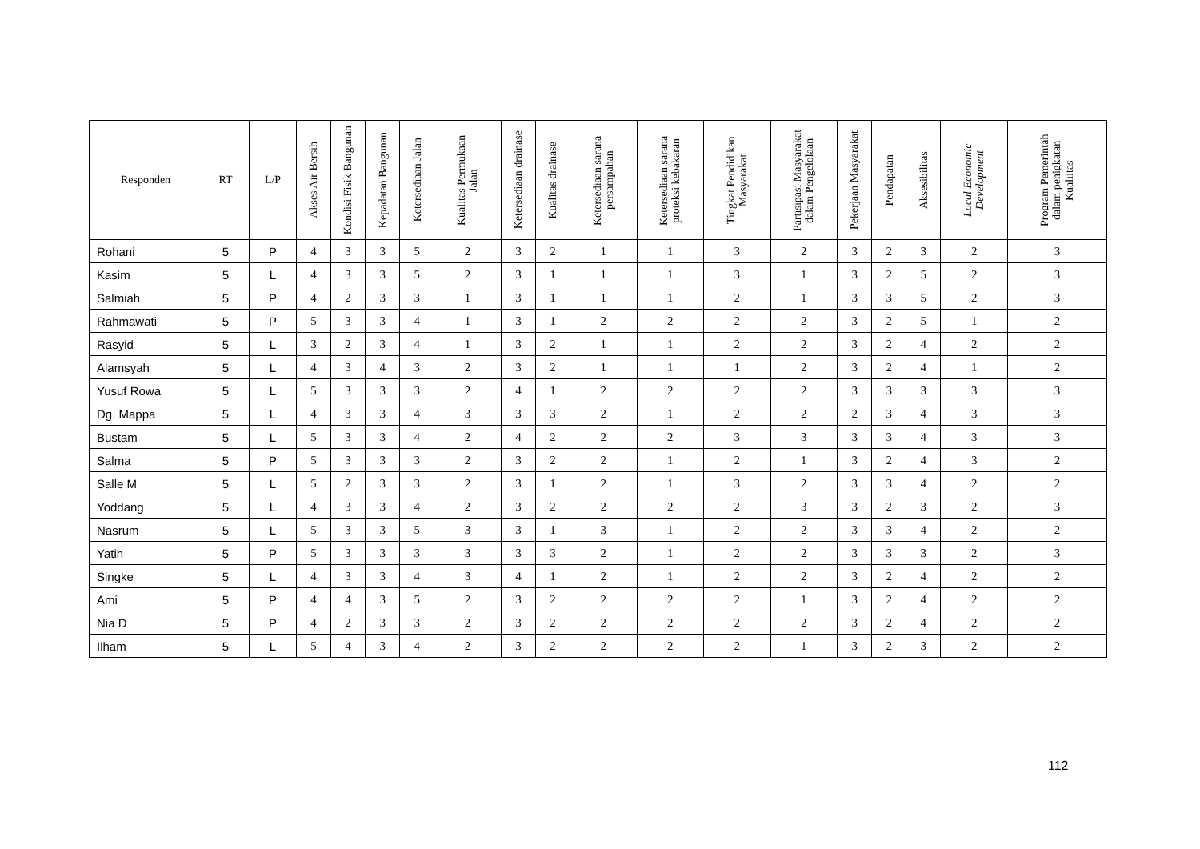| Responden | RT | L/P | Akses Air Bersih | Kondisi Fisik Bangunan | Kepadatan Bangunan | Ketersediaan Jalan | Kualitas Permukaan Jalan | Ketersediaan drainase | Kualitas drainase | Ketersediaan sarana persampahan | Ketersediaan sarana proteksi kebakaran | Tingkat Pendidikan Masyarakat | Partisipasi Masyarakat dalam Pengelolaan | Pekerjaan Masyarakat | Pendapatan | Aksesibilitas | Local Economic Development | Program Pemerintah dalam penigkatan Kualiitas |
| --- | --- | --- | --- | --- | --- | --- | --- | --- | --- | --- | --- | --- | --- | --- | --- | --- | --- | --- |
| Rohani | 5 | P | 4 | 3 | 3 | 5 | 2 | 3 | 2 | 1 | 1 | 3 | 2 | 3 | 2 | 3 | 2 | 3 |
| Kasim | 5 | L | 4 | 3 | 3 | 5 | 2 | 3 | 1 | 1 | 1 | 3 | 1 | 3 | 2 | 5 | 2 | 3 |
| Salmiah | 5 | P | 4 | 2 | 3 | 3 | 1 | 3 | 1 | 1 | 1 | 2 | 1 | 3 | 3 | 5 | 2 | 3 |
| Rahmawati | 5 | P | 5 | 3 | 3 | 4 | 1 | 3 | 1 | 2 | 2 | 2 | 2 | 3 | 2 | 5 | 1 | 2 |
| Rasyid | 5 | L | 3 | 2 | 3 | 4 | 1 | 3 | 2 | 1 | 1 | 2 | 2 | 3 | 2 | 4 | 2 | 2 |
| Alamsyah | 5 | L | 4 | 3 | 4 | 3 | 2 | 3 | 2 | 1 | 1 | 1 | 2 | 3 | 2 | 4 | 1 | 2 |
| Yusuf Rowa | 5 | L | 5 | 3 | 3 | 3 | 2 | 4 | 1 | 2 | 2 | 2 | 2 | 3 | 3 | 3 | 3 | 3 |
| Dg. Mappa | 5 | L | 4 | 3 | 3 | 4 | 3 | 3 | 3 | 2 | 1 | 2 | 2 | 2 | 3 | 4 | 3 | 3 |
| Bustam | 5 | L | 5 | 3 | 3 | 4 | 2 | 4 | 2 | 2 | 2 | 3 | 3 | 3 | 3 | 4 | 3 | 3 |
| Salma | 5 | P | 5 | 3 | 3 | 3 | 2 | 3 | 2 | 2 | 1 | 2 | 1 | 3 | 2 | 4 | 3 | 2 |
| Salle M | 5 | L | 5 | 2 | 3 | 3 | 2 | 3 | 1 | 2 | 1 | 3 | 2 | 3 | 3 | 4 | 2 | 2 |
| Yoddang | 5 | L | 4 | 3 | 3 | 4 | 2 | 3 | 2 | 2 | 2 | 2 | 3 | 3 | 2 | 3 | 2 | 3 |
| Nasrum | 5 | L | 5 | 3 | 3 | 5 | 3 | 3 | 1 | 3 | 1 | 2 | 2 | 3 | 3 | 4 | 2 | 2 |
| Yatih | 5 | P | 5 | 3 | 3 | 3 | 3 | 3 | 3 | 2 | 1 | 2 | 2 | 3 | 3 | 3 | 2 | 3 |
| Singke | 5 | L | 4 | 3 | 3 | 4 | 3 | 4 | 1 | 2 | 1 | 2 | 2 | 3 | 2 | 4 | 2 | 2 |
| Ami | 5 | P | 4 | 4 | 3 | 5 | 2 | 3 | 2 | 2 | 2 | 2 | 1 | 3 | 2 | 4 | 2 | 2 |
| Nia D | 5 | P | 4 | 2 | 3 | 3 | 2 | 3 | 2 | 2 | 2 | 2 | 2 | 3 | 2 | 4 | 2 | 2 |
| Ilham | 5 | L | 5 | 4 | 3 | 4 | 2 | 3 | 2 | 2 | 2 | 2 | 1 | 3 | 2 | 3 | 2 | 2 |
112